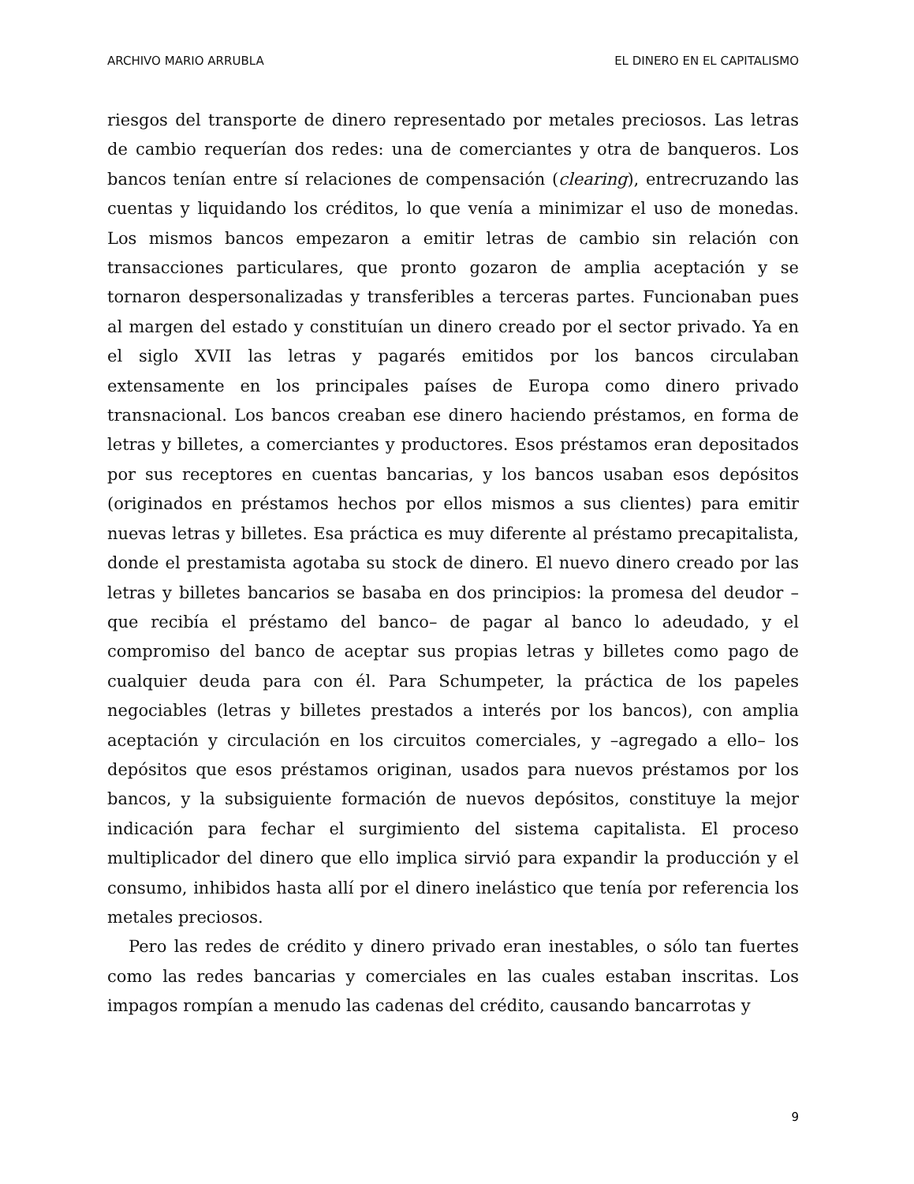ARCHIVO MARIO ARRUBLA EL DINERO EN EL CAPITALISMO
riesgos del transporte de dinero representado por metales preciosos. Las letras de cambio requerían dos redes: una de comerciantes y otra de banqueros. Los bancos tenían entre sí relaciones de compensación (clearing), entrecruzando las cuentas y liquidando los créditos, lo que venía a minimizar el uso de monedas. Los mismos bancos empezaron a emitir letras de cambio sin relación con transacciones particulares, que pronto gozaron de amplia aceptación y se tornaron despersonalizadas y transferibles a terceras partes. Funcionaban pues al margen del estado y constituían un dinero creado por el sector privado. Ya en el siglo XVII las letras y pagarés emitidos por los bancos circulaban extensamente en los principales países de Europa como dinero privado transnacional. Los bancos creaban ese dinero haciendo préstamos, en forma de letras y billetes, a comerciantes y productores. Esos préstamos eran depositados por sus receptores en cuentas bancarias, y los bancos usaban esos depósitos (originados en préstamos hechos por ellos mismos a sus clientes) para emitir nuevas letras y billetes. Esa práctica es muy diferente al préstamo precapitalista, donde el prestamista agotaba su stock de dinero. El nuevo dinero creado por las letras y billetes bancarios se basaba en dos principios: la promesa del deudor –que recibía el préstamo del banco– de pagar al banco lo adeudado, y el compromiso del banco de aceptar sus propias letras y billetes como pago de cualquier deuda para con él. Para Schumpeter, la práctica de los papeles negociables (letras y billetes prestados a interés por los bancos), con amplia aceptación y circulación en los circuitos comerciales, y –agregado a ello– los depósitos que esos préstamos originan, usados para nuevos préstamos por los bancos, y la subsiguiente formación de nuevos depósitos, constituye la mejor indicación para fechar el surgimiento del sistema capitalista. El proceso multiplicador del dinero que ello implica sirvió para expandir la producción y el consumo, inhibidos hasta allí por el dinero inelástico que tenía por referencia los metales preciosos.
Pero las redes de crédito y dinero privado eran inestables, o sólo tan fuertes como las redes bancarias y comerciales en las cuales estaban inscritas. Los impagos rompían a menudo las cadenas del crédito, causando bancarrotas y
9